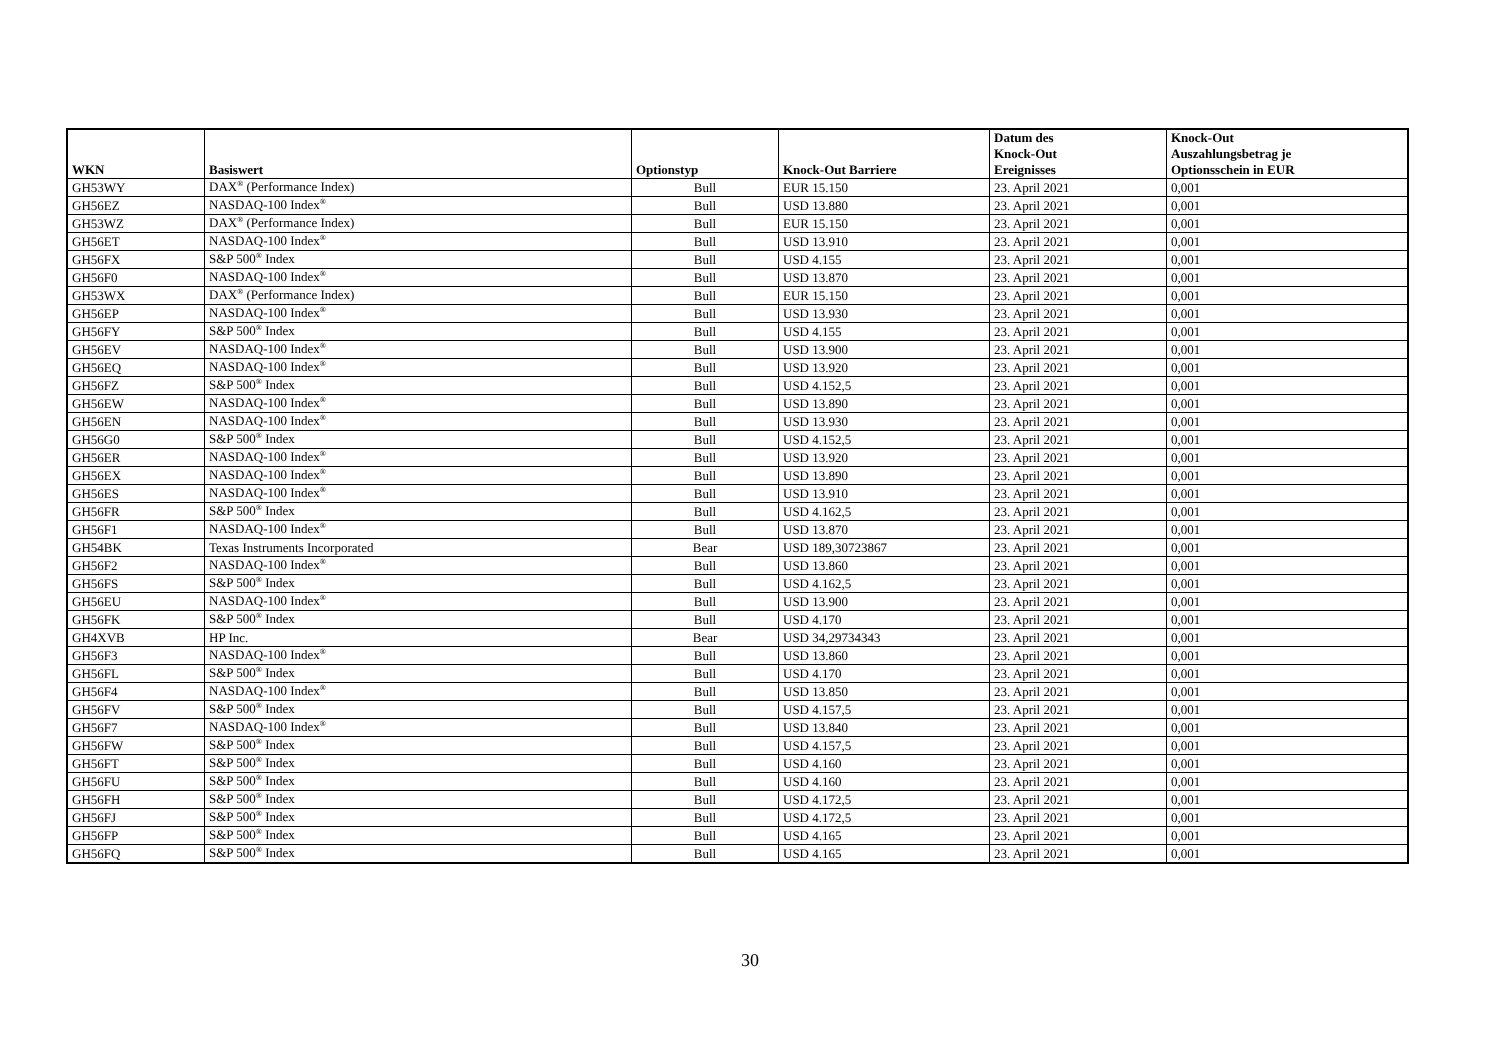| WKN | Basiswert | Optionstyp | Knock-Out Barriere | Datum des Knock-Out Ereignisses | Knock-Out Auszahlungsbetrag je Optionsschein in EUR |
| --- | --- | --- | --- | --- | --- |
| GH53WY | DAX<sup>®</sup> (Performance Index) | Bull | EUR 15.150 | 23. April 2021 | 0,001 |
| GH56EZ | NASDAQ-100 Index<sup>®</sup> | Bull | USD 13.880 | 23. April 2021 | 0,001 |
| GH53WZ | DAX<sup>®</sup> (Performance Index) | Bull | EUR 15.150 | 23. April 2021 | 0,001 |
| GH56ET | NASDAQ-100 Index<sup>®</sup> | Bull | USD 13.910 | 23. April 2021 | 0,001 |
| GH56FX | S&P 500<sup>®</sup> Index | Bull | USD 4.155 | 23. April 2021 | 0,001 |
| GH56F0 | NASDAQ-100 Index<sup>®</sup> | Bull | USD 13.870 | 23. April 2021 | 0,001 |
| GH53WX | DAX<sup>®</sup> (Performance Index) | Bull | EUR 15.150 | 23. April 2021 | 0,001 |
| GH56EP | NASDAQ-100 Index<sup>®</sup> | Bull | USD 13.930 | 23. April 2021 | 0,001 |
| GH56FY | S&P 500<sup>®</sup> Index | Bull | USD 4.155 | 23. April 2021 | 0,001 |
| GH56EV | NASDAQ-100 Index<sup>®</sup> | Bull | USD 13.900 | 23. April 2021 | 0,001 |
| GH56EQ | NASDAQ-100 Index<sup>®</sup> | Bull | USD 13.920 | 23. April 2021 | 0,001 |
| GH56FZ | S&P 500<sup>®</sup> Index | Bull | USD 4.152,5 | 23. April 2021 | 0,001 |
| GH56EW | NASDAQ-100 Index<sup>®</sup> | Bull | USD 13.890 | 23. April 2021 | 0,001 |
| GH56EN | NASDAQ-100 Index<sup>®</sup> | Bull | USD 13.930 | 23. April 2021 | 0,001 |
| GH56G0 | S&P 500<sup>®</sup> Index | Bull | USD 4.152,5 | 23. April 2021 | 0,001 |
| GH56ER | NASDAQ-100 Index<sup>®</sup> | Bull | USD 13.920 | 23. April 2021 | 0,001 |
| GH56EX | NASDAQ-100 Index<sup>®</sup> | Bull | USD 13.890 | 23. April 2021 | 0,001 |
| GH56ES | NASDAQ-100 Index<sup>®</sup> | Bull | USD 13.910 | 23. April 2021 | 0,001 |
| GH56FR | S&P 500<sup>®</sup> Index | Bull | USD 4.162,5 | 23. April 2021 | 0,001 |
| GH56F1 | NASDAQ-100 Index<sup>®</sup> | Bull | USD 13.870 | 23. April 2021 | 0,001 |
| GH54BK | Texas Instruments Incorporated | Bear | USD 189,30723867 | 23. April 2021 | 0,001 |
| GH56F2 | NASDAQ-100 Index<sup>®</sup> | Bull | USD 13.860 | 23. April 2021 | 0,001 |
| GH56FS | S&P 500<sup>®</sup> Index | Bull | USD 4.162,5 | 23. April 2021 | 0,001 |
| GH56EU | NASDAQ-100 Index<sup>®</sup> | Bull | USD 13.900 | 23. April 2021 | 0,001 |
| GH56FK | S&P 500<sup>®</sup> Index | Bull | USD 4.170 | 23. April 2021 | 0,001 |
| GH4XVB | HP Inc. | Bear | USD 34,29734343 | 23. April 2021 | 0,001 |
| GH56F3 | NASDAQ-100 Index<sup>®</sup> | Bull | USD 13.860 | 23. April 2021 | 0,001 |
| GH56FL | S&P 500<sup>®</sup> Index | Bull | USD 4.170 | 23. April 2021 | 0,001 |
| GH56F4 | NASDAQ-100 Index<sup>®</sup> | Bull | USD 13.850 | 23. April 2021 | 0,001 |
| GH56FV | S&P 500<sup>®</sup> Index | Bull | USD 4.157,5 | 23. April 2021 | 0,001 |
| GH56F7 | NASDAQ-100 Index<sup>®</sup> | Bull | USD 13.840 | 23. April 2021 | 0,001 |
| GH56FW | S&P 500<sup>®</sup> Index | Bull | USD 4.157,5 | 23. April 2021 | 0,001 |
| GH56FT | S&P 500<sup>®</sup> Index | Bull | USD 4.160 | 23. April 2021 | 0,001 |
| GH56FU | S&P 500<sup>®</sup> Index | Bull | USD 4.160 | 23. April 2021 | 0,001 |
| GH56FH | S&P 500<sup>®</sup> Index | Bull | USD 4.172,5 | 23. April 2021 | 0,001 |
| GH56FJ | S&P 500<sup>®</sup> Index | Bull | USD 4.172,5 | 23. April 2021 | 0,001 |
| GH56FP | S&P 500<sup>®</sup> Index | Bull | USD 4.165 | 23. April 2021 | 0,001 |
| GH56FQ | S&P 500<sup>®</sup> Index | Bull | USD 4.165 | 23. April 2021 | 0,001 |
30